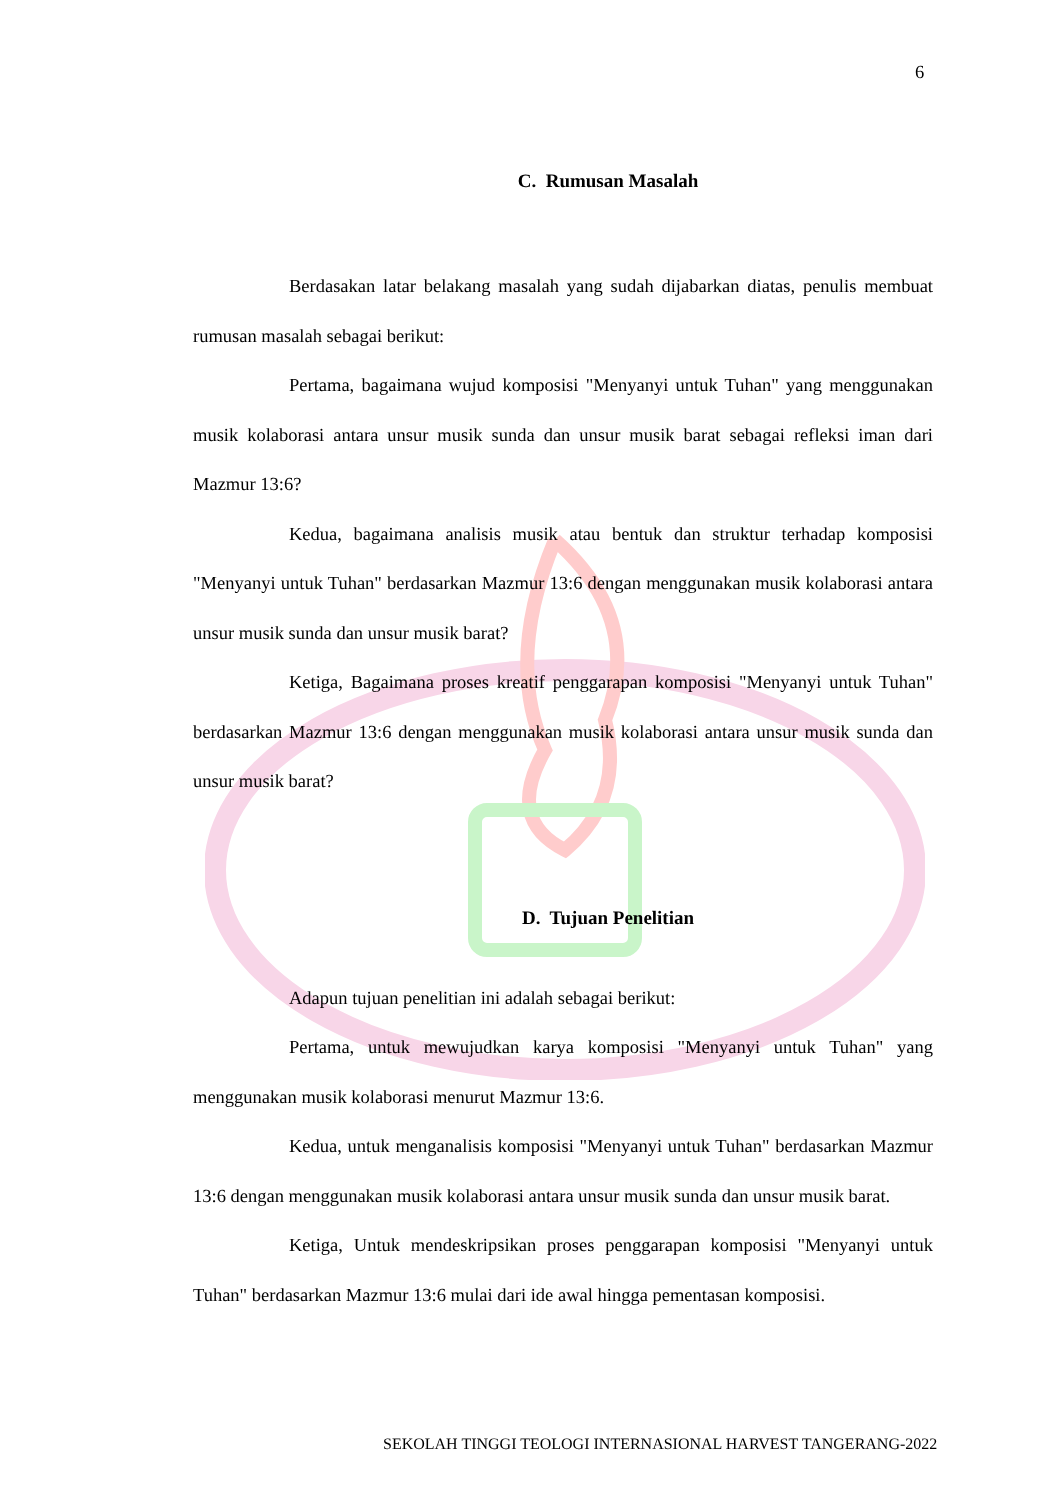6
C. Rumusan Masalah
Berdasakan latar belakang masalah yang sudah dijabarkan diatas, penulis membuat rumusan masalah sebagai berikut:
Pertama, bagaimana wujud komposisi "Menyanyi untuk Tuhan" yang menggunakan musik kolaborasi antara unsur musik sunda dan unsur musik barat sebagai refleksi iman dari Mazmur 13:6?
Kedua, bagaimana analisis musik atau bentuk dan struktur terhadap komposisi "Menyanyi untuk Tuhan" berdasarkan Mazmur 13:6 dengan menggunakan musik kolaborasi antara unsur musik sunda dan unsur musik barat?
Ketiga, Bagaimana proses kreatif penggarapan komposisi "Menyanyi untuk Tuhan" berdasarkan Mazmur 13:6 dengan menggunakan musik kolaborasi antara unsur musik sunda dan unsur musik barat?
D. Tujuan Penelitian
Adapun tujuan penelitian ini adalah sebagai berikut:
Pertama, untuk mewujudkan karya komposisi "Menyanyi untuk Tuhan" yang menggunakan musik kolaborasi menurut Mazmur 13:6.
Kedua, untuk menganalisis komposisi "Menyanyi untuk Tuhan" berdasarkan Mazmur 13:6 dengan menggunakan musik kolaborasi antara unsur musik sunda dan unsur musik barat.
Ketiga, Untuk mendeskripsikan proses penggarapan komposisi "Menyanyi untuk Tuhan" berdasarkan Mazmur 13:6 mulai dari ide awal hingga pementasan komposisi.
SEKOLAH TINGGI TEOLOGI INTERNASIONAL HARVEST TANGERANG-2022